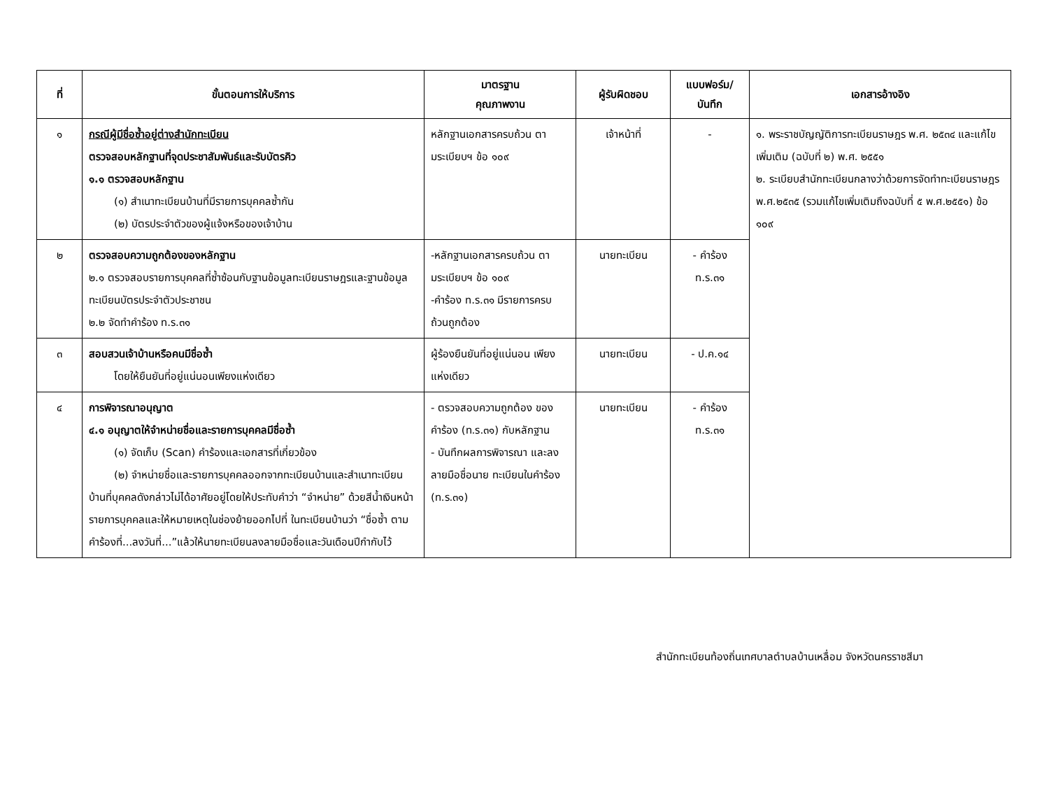| ที่ | ขั้นตอนการให้บริการ | มาตรฐาน คุณภาพงาน | ผู้รับผิดชอบ | แบบฟอร์ม/ บันทึก | เอกสารอ้างอิง |
| --- | --- | --- | --- | --- | --- |
| ๑ | กรณีผู้มีชื่อซ้ำอยู่ต่างสำนักทะเบียน ตรวจสอบหลักฐานที่จุดประชาสัมพันธ์และรับบัตรคิว ๑.๑ ตรวจสอบหลักฐาน (๑) สำเนาทะเบียนบ้านที่มีรายการบุคคลซ้ำกัน (๒) บัตรประจำตัวของผู้แจ้งหรือของเจ้าบ้าน | หลักฐานเอกสารครบถ้วน ตามระเบียบฯ ข้อ ๑๐๙ | เจ้าหน้าที่ | - | ๑. พระราชบัญญัติการทะเบียนราษฎร พ.ศ. ๒๕๓๔ และแก้ไขเพิ่มเติม (ฉบับที่ ๒) พ.ศ. ๒๕๕๑ ๒. ระเบียบสำนักทะเบียนกลางว่าด้วยการจัดทำทะเบียนราษฎร พ.ศ.๒๕๓๕ (รวมแก้ไขเพิ่มเติมถึงฉบับที่ ๕ พ.ศ.๒๕๕๑) ข้อ ๑๐๙ |
| ๒ | ตรวจสอบความถูกต้องของหลักฐาน ๒.๑ ตรวจสอบรายการบุคคลที่ซ้ำซ้อนกับฐานข้อมูลทะเบียนราษฎรและฐานข้อมูลทะเบียนบัตรประจำตัวประชาชน ๒.๒ จัดทำคำร้อง ท.ร.๓๑ | -หลักฐานเอกสารครบถ้วน ตามระเบียบฯ ข้อ ๑๐๙ -คำร้อง ท.ร.๓๑ มีรายการครบถ้วนถูกต้อง | นายทะเบียน | - คำร้อง ท.ร.๓๑ | |
| ๓ | สอบสวนเจ้าบ้านหรือคนมีชื่อซ้ำ โดยให้ยืนยันที่อยู่แน่นอนเพียงแห่งเดียว | ผู้ร้องยืนยันที่อยู่แน่นอน เพียงแห่งเดียว | นายทะเบียน | - ป.ค.๑๔ | |
| ๔ | การพิจารณาอนุญาต ๔.๑ อนุญาตให้จำหน่ายชื่อและรายการบุคคลมีชื่อซ้ำ (๑) จัดเก็บ (Scan) คำร้องและเอกสารที่เกี่ยวข้อง (๒) จำหน่ายชื่อและรายการบุคคลออกจากทะเบียนบ้านและสำเนาทะเบียนบ้านที่บุคคลดังกล่าวไม่ได้อาศัยอยู่โดยให้ประทับคำว่า “จำหน่าย” ด้วยสีน้ำเงินหน้ารายการบุคคลและให้หมายเหตุในช่องย้ายออกไปที่ ในทะเบียนบ้านว่า “ชื่อซ้ำ ตามคำร้องที่...ลงวันที่...”แล้วให้นายทะเบียนลงลายมือชื่อและวันเดือนปีกำกับไว้ | - ตรวจสอบความถูกต้อง ของคำร้อง (ท.ร.๓๑) กับหลักฐาน - บันทึกผลการพิจารณา และลงลายมือชื่อนาย ทะเบียนในคำร้อง (ท.ร.๓๑) | นายทะเบียน | - คำร้อง ท.ร.๓๑ | |
สำนักทะเบียนท้องถิ่นเทศบาลตำบลบ้านเหลื่อม จังหวัดนครราชสีมา